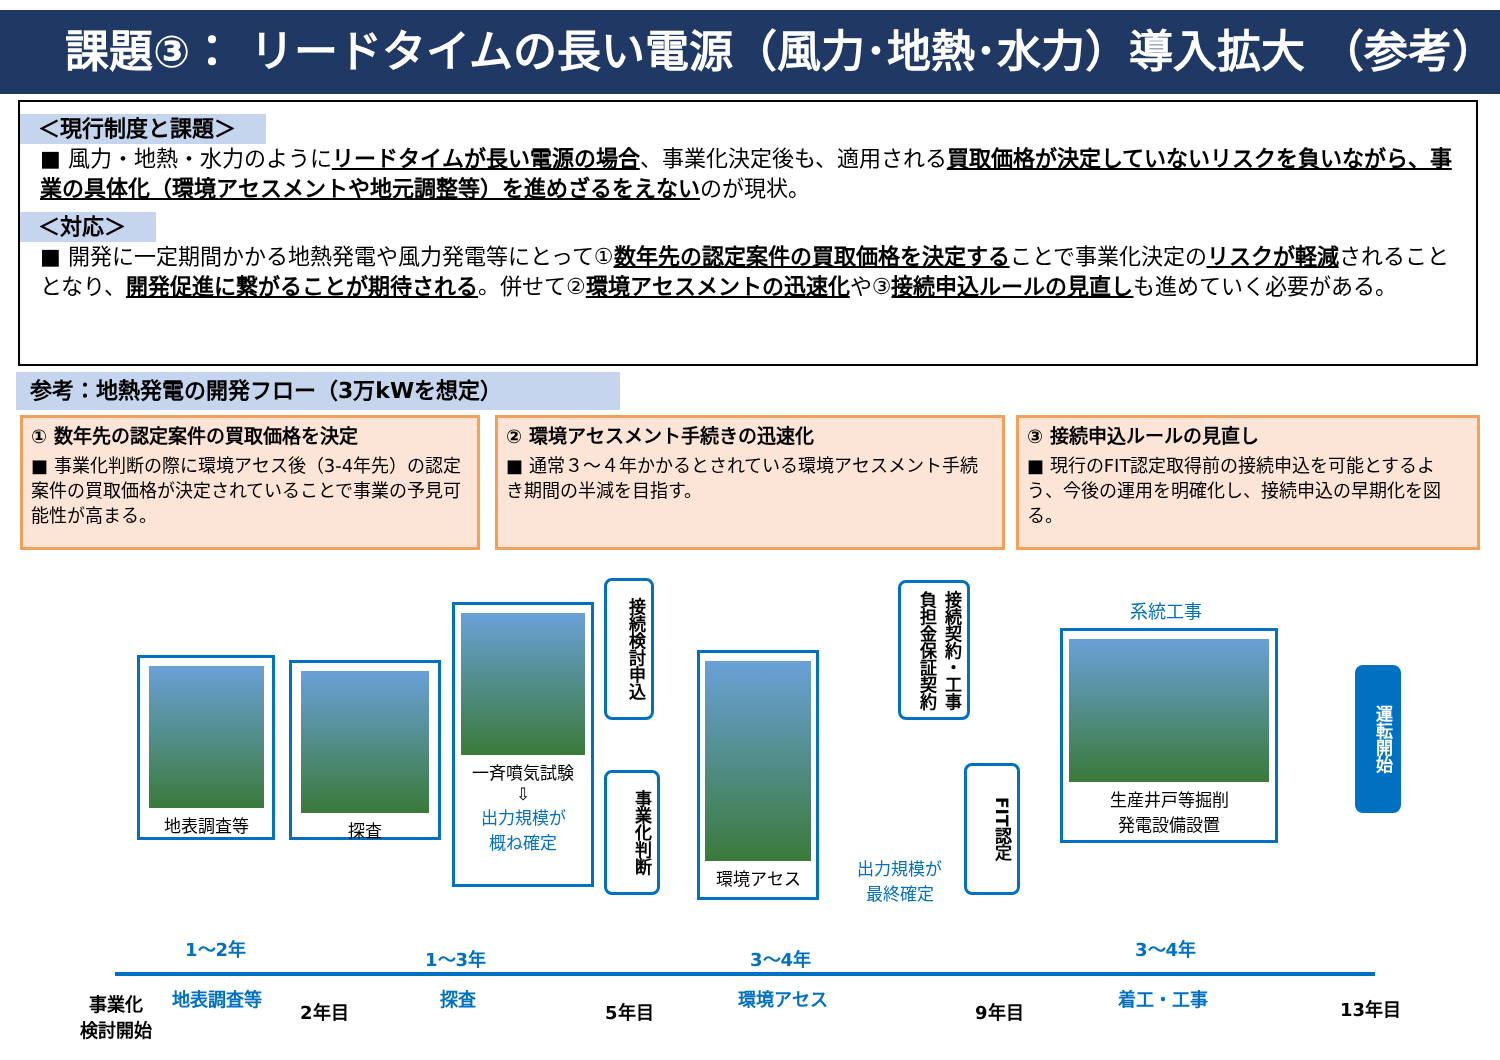課題③： リードタイムの長い電源（風力･地熱･水力）導入拡大 （参考）
＜現行制度と課題＞
■ 風力・地熱・水力のようにリードタイムが長い電源の場合、事業化決定後も、適用される買取価格が決定していないリスクを負いながら、事業の具体化（環境アセスメントや地元調整等）を進めざるをえないのが現状。
＜対応＞
■ 開発に一定期間かかる地熱発電や風力発電等にとって①数年先の認定案件の買取価格を決定することで事業化決定のリスクが軽減されることとなり、開発促進に繋がることが期待される。併せて②環境アセスメントの迅速化や③接続申込ルールの見直しも進めていく必要がある。
参考：地熱発電の開発フロー（3万kWを想定）
① 数年先の認定案件の買取価格を決定
■ 事業化判断の際に環境アセス後（3-4年先）の認定案件の買取価格が決定されていることで事業の予見可能性が高まる。
② 環境アセスメント手続きの迅速化
■ 通常３～４年かかるとされている環境アセスメント手続き期間の半減を目指す。
③ 接続申込ルールの見直し
■ 現行のFIT認定取得前の接続申込を可能とするよう、今後の運用を明確化し、接続申込の早期化を図る。
地表調査等 探査
一斉噴気試験
⇩
出力規模が
概ね確定
接続検討申込
事業化判断
環境アセス
出力規模が
最終確定
接続契約・工事負担金保証契約
FIT認定
系統工事
生産井戸等掘削
発電設備設置
運転開始
1～2年 1～3年 3～4年 3～4年
事業化
検討開始
地表調査等
2年目
探査
5年目
環境アセス
9年目
着工・工事 13年目